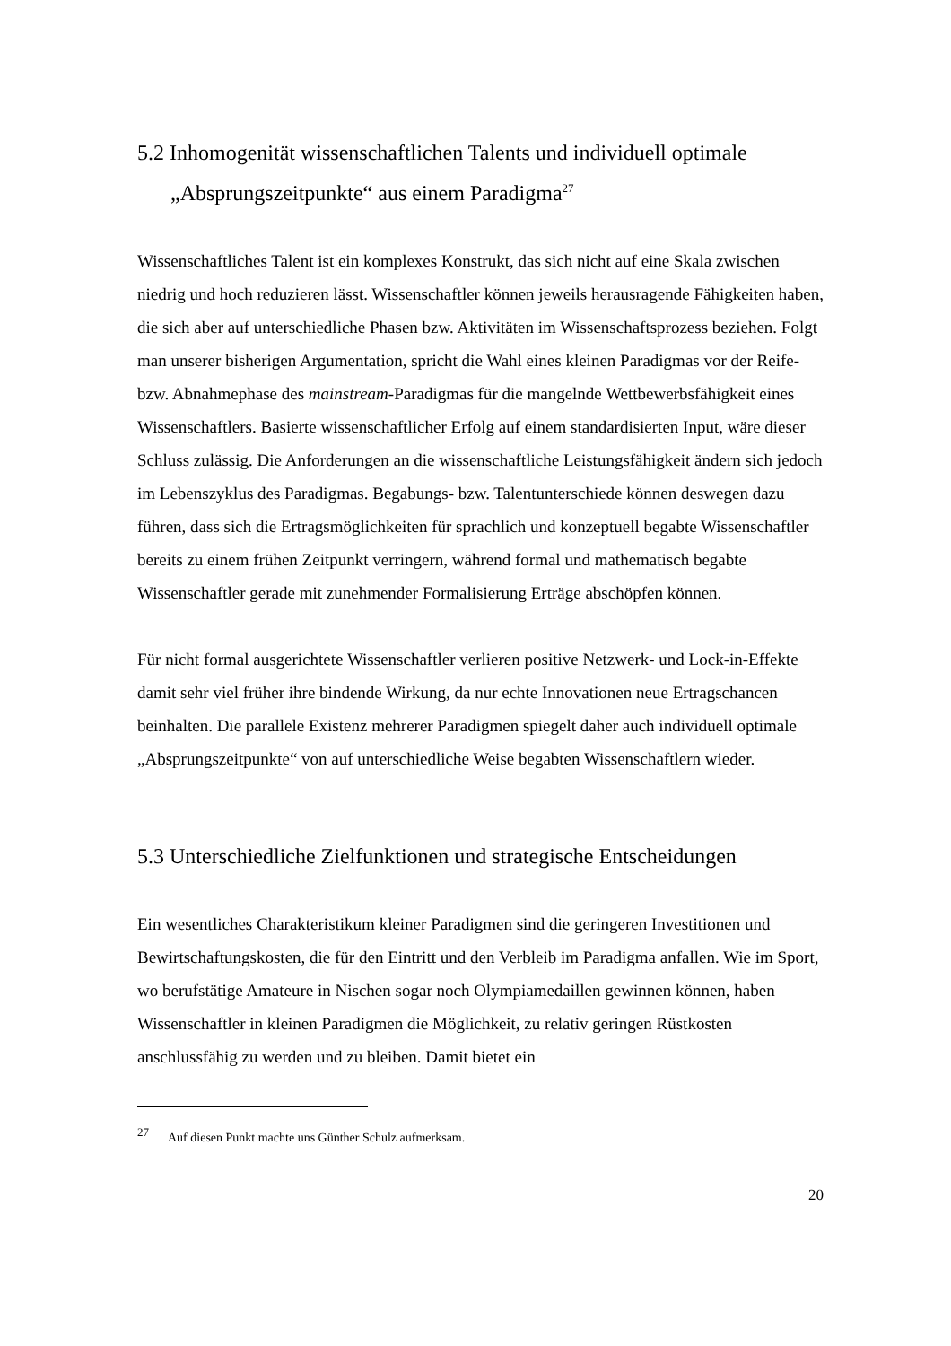5.2 Inhomogenität wissenschaftlichen Talents und individuell optimale
„Absprungszeitpunkte“ aus einem Paradigma<sup>27</sup>
Wissenschaftliches Talent ist ein komplexes Konstrukt, das sich nicht auf eine Skala zwischen niedrig und hoch reduzieren lässt. Wissenschaftler können jeweils herausragende Fähigkeiten haben, die sich aber auf unterschiedliche Phasen bzw. Aktivitäten im Wissenschaftsprozess beziehen. Folgt man unserer bisherigen Argumentation, spricht die Wahl eines kleinen Paradigmas vor der Reife- bzw. Abnahmephase des mainstream-Paradigmas für die mangelnde Wettbewerbsfähigkeit eines Wissenschaftlers. Basierte wissenschaftlicher Erfolg auf einem standardisierten Input, wäre dieser Schluss zulässig. Die Anforderungen an die wissenschaftliche Leistungsfähigkeit ändern sich jedoch im Lebenszyklus des Paradigmas. Begabungs- bzw. Talentunterschiede können deswegen dazu führen, dass sich die Ertragsmöglichkeiten für sprachlich und konzeptuell begabte Wissenschaftler bereits zu einem frühen Zeitpunkt verringern, während formal und mathematisch begabte Wissenschaftler gerade mit zunehmender Formalisierung Erträge abschöpfen können.
Für nicht formal ausgerichtete Wissenschaftler verlieren positive Netzwerk- und Lock-in-Effekte damit sehr viel früher ihre bindende Wirkung, da nur echte Innovationen neue Ertragschancen beinhalten. Die parallele Existenz mehrerer Paradigmen spiegelt daher auch individuell optimale „Absprungszeitpunkte“ von auf unterschiedliche Weise begabten Wissenschaftlern wieder.
5.3 Unterschiedliche Zielfunktionen und strategische Entscheidungen
Ein wesentliches Charakteristikum kleiner Paradigmen sind die geringeren Investitionen und Bewirtschaftungskosten, die für den Eintritt und den Verbleib im Paradigma anfallen. Wie im Sport, wo berufstätige Amateure in Nischen sogar noch Olympiamedaillen gewinnen können, haben Wissenschaftler in kleinen Paradigmen die Möglichkeit, zu relativ geringen Rüstkosten anschlussfähig zu werden und zu bleiben. Damit bietet ein
<sup>27</sup> Auf diesen Punkt machte uns Günther Schulz aufmerksam.
20